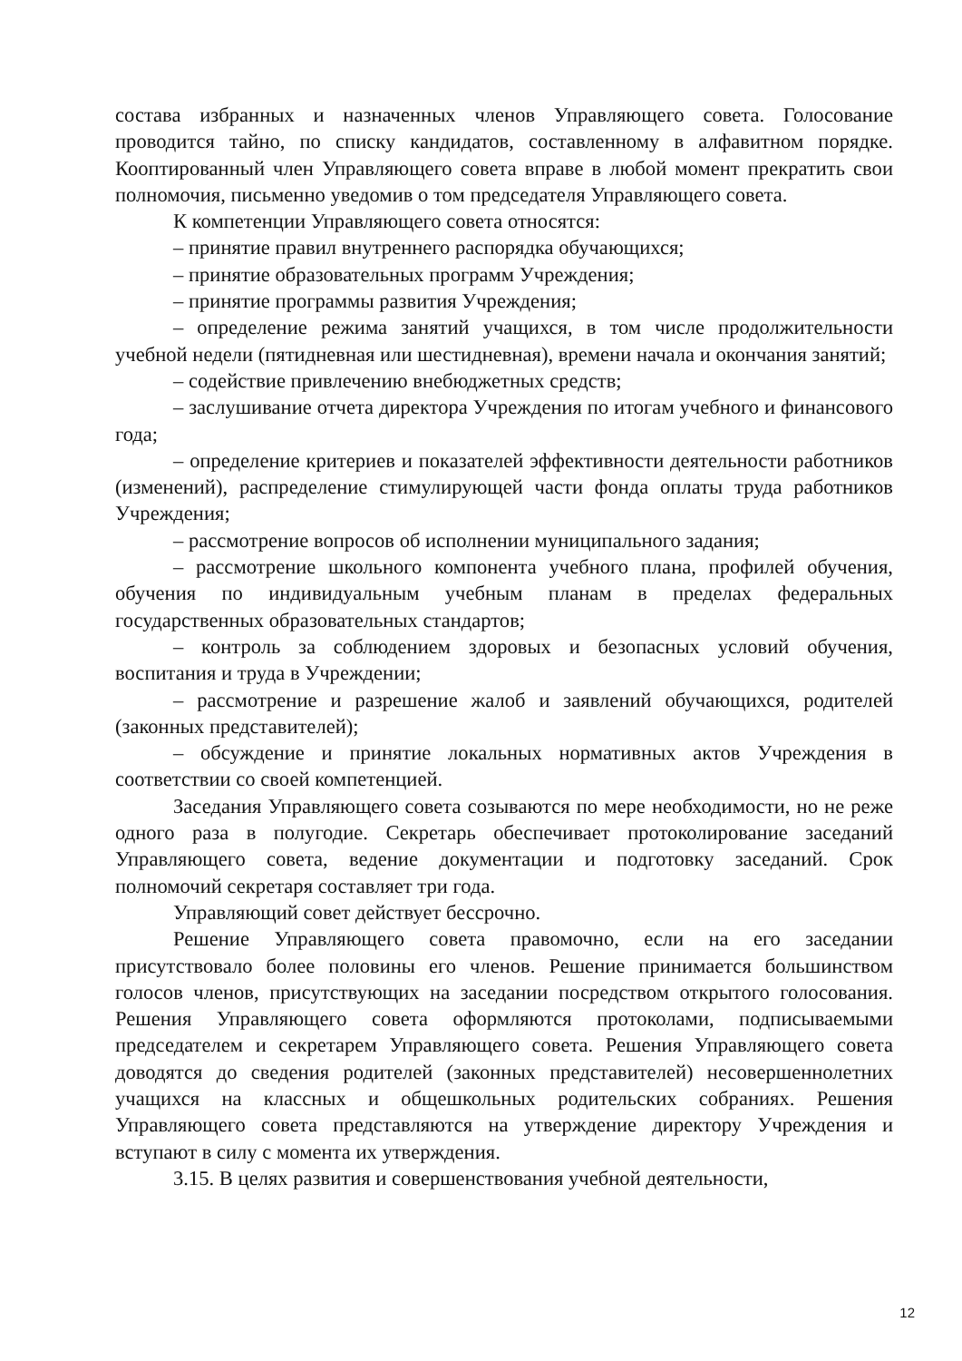состава избранных и назначенных членов Управляющего совета. Голосование проводится тайно, по списку кандидатов, составленному в алфавитном порядке. Кооптированный член Управляющего совета вправе в любой момент прекратить свои полномочия, письменно уведомив о том председателя Управляющего совета.
К компетенции Управляющего совета относятся:
– принятие правил внутреннего распорядка обучающихся;
– принятие образовательных программ Учреждения;
– принятие программы развития Учреждения;
– определение режима занятий учащихся, в том числе продолжительности учебной недели (пятидневная или шестидневная), времени начала и окончания занятий;
– содействие привлечению внебюджетных средств;
– заслушивание отчета директора Учреждения по итогам учебного и финансового года;
– определение критериев и показателей эффективности деятельности работников (изменений), распределение стимулирующей части фонда оплаты труда работников Учреждения;
– рассмотрение вопросов об исполнении муниципального задания;
– рассмотрение школьного компонента учебного плана, профилей обучения, обучения по индивидуальным учебным планам в пределах федеральных государственных образовательных стандартов;
– контроль за соблюдением здоровых и безопасных условий обучения, воспитания и труда в Учреждении;
– рассмотрение и разрешение жалоб и заявлений обучающихся, родителей (законных представителей);
– обсуждение и принятие локальных нормативных актов Учреждения в соответствии со своей компетенцией.
Заседания Управляющего совета созываются по мере необходимости, но не реже одного раза в полугодие. Секретарь обеспечивает протоколирование заседаний Управляющего совета, ведение документации и подготовку заседаний. Срок полномочий секретаря составляет три года.
Управляющий совет действует бессрочно.
Решение Управляющего совета правомочно, если на его заседании присутствовало более половины его членов. Решение принимается большинством голосов членов, присутствующих на заседании посредством открытого голосования. Решения Управляющего совета оформляются протоколами, подписываемыми председателем и секретарем Управляющего совета. Решения Управляющего совета доводятся до сведения родителей (законных представителей) несовершеннолетних учащихся на классных и общешкольных родительских собраниях. Решения Управляющего совета представляются на утверждение директору Учреждения и вступают в силу с момента их утверждения.
3.15. В целях развития и совершенствования учебной деятельности,
12